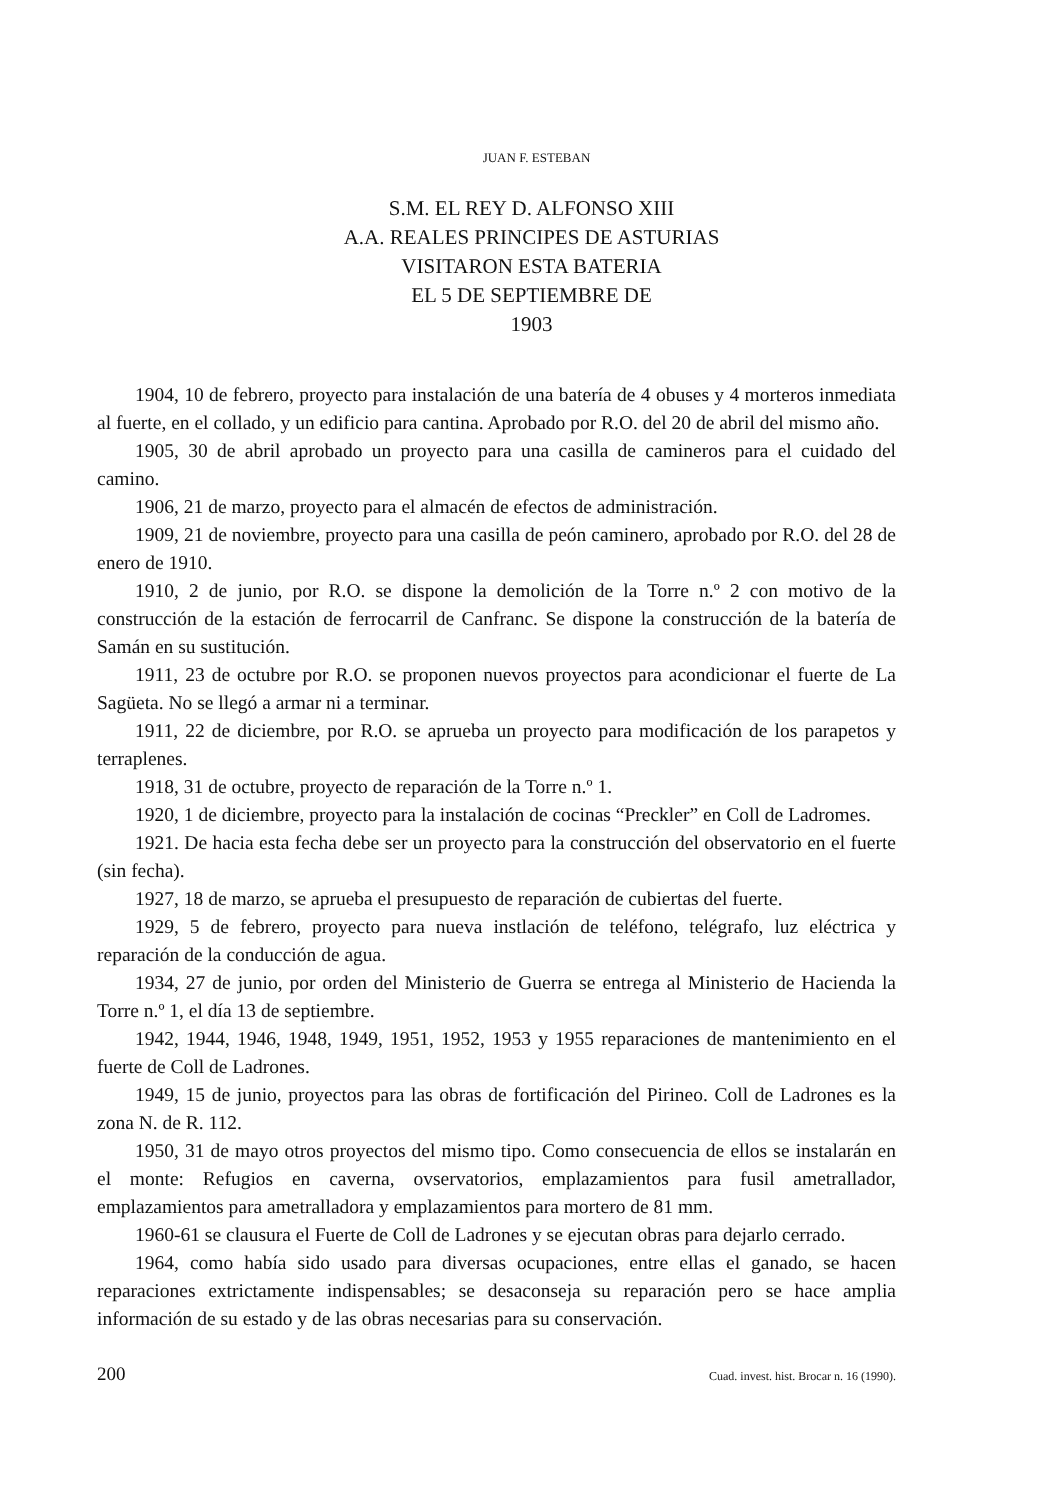JUAN F. ESTEBAN
S.M. EL REY D. ALFONSO XIII
A.A. REALES PRINCIPES DE ASTURIAS
VISITARON ESTA BATERIA
EL 5 DE SEPTIEMBRE DE
1903
1904, 10 de febrero, proyecto para instalación de una batería de 4 obuses y 4 morteros inmediata al fuerte, en el collado, y un edificio para cantina. Aprobado por R.O. del 20 de abril del mismo año.
1905, 30 de abril aprobado un proyecto para una casilla de camineros para el cuidado del camino.
1906, 21 de marzo, proyecto para el almacén de efectos de administración.
1909, 21 de noviembre, proyecto para una casilla de peón caminero, aprobado por R.O. del 28 de enero de 1910.
1910, 2 de junio, por R.O. se dispone la demolición de la Torre n.º 2 con motivo de la construcción de la estación de ferrocarril de Canfranc. Se dispone la construcción de la batería de Samán en su sustitución.
1911, 23 de octubre por R.O. se proponen nuevos proyectos para acondicionar el fuerte de La Sagüeta. No se llegó a armar ni a terminar.
1911, 22 de diciembre, por R.O. se aprueba un proyecto para modificación de los parapetos y terraplenes.
1918, 31 de octubre, proyecto de reparación de la Torre n.º 1.
1920, 1 de diciembre, proyecto para la instalación de cocinas “Preckler” en Coll de Ladromes.
1921. De hacia esta fecha debe ser un proyecto para la construcción del observatorio en el fuerte (sin fecha).
1927, 18 de marzo, se aprueba el presupuesto de reparación de cubiertas del fuerte.
1929, 5 de febrero, proyecto para nueva instlación de teléfono, telégrafo, luz eléctrica y reparación de la conducción de agua.
1934, 27 de junio, por orden del Ministerio de Guerra se entrega al Ministerio de Hacienda la Torre n.º 1, el día 13 de septiembre.
1942, 1944, 1946, 1948, 1949, 1951, 1952, 1953 y 1955 reparaciones de mantenimiento en el fuerte de Coll de Ladrones.
1949, 15 de junio, proyectos para las obras de fortificación del Pirineo. Coll de Ladrones es la zona N. de R. 112.
1950, 31 de mayo otros proyectos del mismo tipo. Como consecuencia de ellos se instalarán en el monte: Refugios en caverna, ovservatorios, emplazamientos para fusil ametrallador, emplazamientos para ametralladora y emplazamientos para mortero de 81 mm.
1960-61 se clausura el Fuerte de Coll de Ladrones y se ejecutan obras para dejarlo cerrado.
1964, como había sido usado para diversas ocupaciones, entre ellas el ganado, se hacen reparaciones extrictamente indispensables; se desaconseja su reparación pero se hace amplia información de su estado y de las obras necesarias para su conservación.
200 Cuad. invest. hist. Brocar n. 16 (1990).